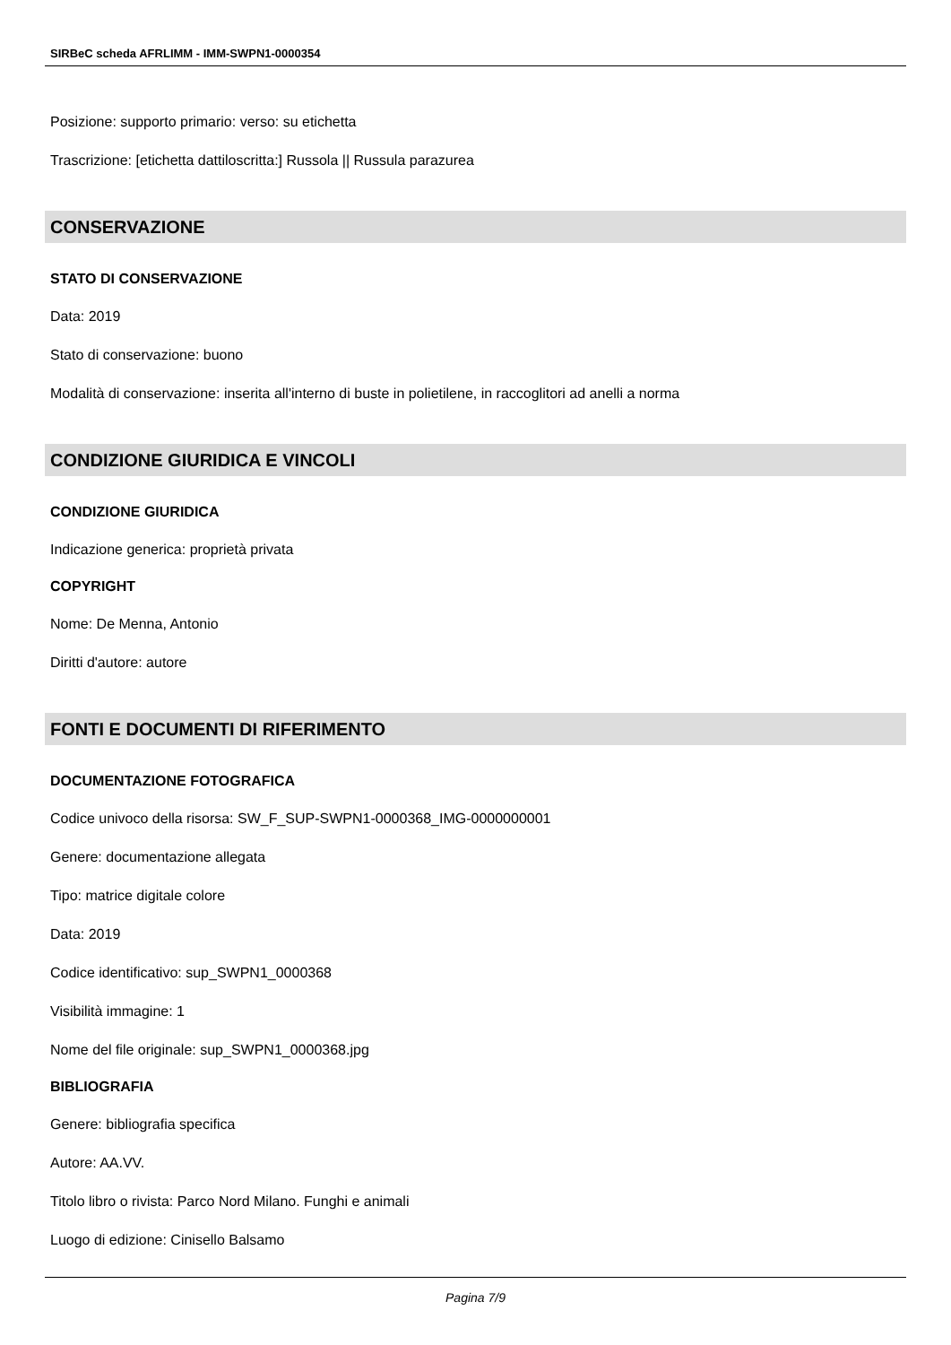SIRBeC scheda AFRLIMM - IMM-SWPN1-0000354
Posizione: supporto primario: verso: su etichetta
Trascrizione: [etichetta dattiloscritta:] Russola || Russula parazurea
CONSERVAZIONE
STATO DI CONSERVAZIONE
Data: 2019
Stato di conservazione: buono
Modalità di conservazione: inserita all'interno di buste in polietilene, in raccoglitori ad anelli a norma
CONDIZIONE GIURIDICA E VINCOLI
CONDIZIONE GIURIDICA
Indicazione generica: proprietà privata
COPYRIGHT
Nome: De Menna, Antonio
Diritti d'autore: autore
FONTI E DOCUMENTI DI RIFERIMENTO
DOCUMENTAZIONE FOTOGRAFICA
Codice univoco della risorsa: SW_F_SUP-SWPN1-0000368_IMG-0000000001
Genere: documentazione allegata
Tipo: matrice digitale colore
Data: 2019
Codice identificativo: sup_SWPN1_0000368
Visibilità immagine: 1
Nome del file originale: sup_SWPN1_0000368.jpg
BIBLIOGRAFIA
Genere: bibliografia specifica
Autore: AA.VV.
Titolo libro o rivista: Parco Nord Milano. Funghi e animali
Luogo di edizione: Cinisello Balsamo
Pagina 7/9